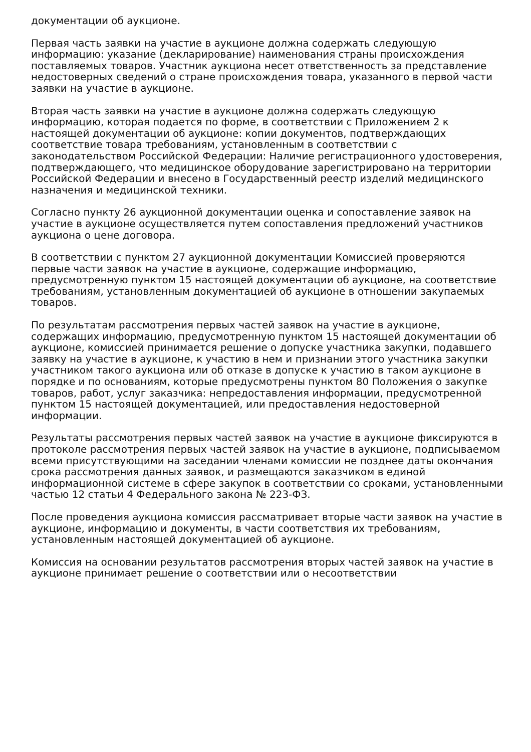документации об аукционе.
Первая часть заявки на участие в аукционе должна содержать следующую информацию: указание (декларирование) наименования страны происхождения поставляемых товаров. Участник аукциона несет ответственность за представление недостоверных сведений о стране происхождения товара, указанного в первой части заявки на участие в аукционе.
Вторая часть заявки на участие в аукционе должна содержать следующую информацию, которая подается по форме, в соответствии с Приложением 2 к настоящей документации об аукционе: копии документов, подтверждающих соответствие товара требованиям, установленным в соответствии с законодательством Российской Федерации: Наличие регистрационного удостоверения, подтверждающего, что медицинское оборудование зарегистрировано на территории Российской Федерации и внесено в Государственный реестр изделий медицинского назначения и медицинской техники.
Согласно пункту 26 аукционной документации оценка и сопоставление заявок на участие в аукционе осуществляется путем сопоставления предложений участников аукциона о цене договора.
В соответствии с пунктом 27 аукционной документации Комиссией проверяются первые части заявок на участие в аукционе, содержащие информацию, предусмотренную пунктом 15 настоящей документации об аукционе, на соответствие требованиям, установленным документацией об аукционе в отношении закупаемых товаров.
По результатам рассмотрения первых частей заявок на участие в аукционе, содержащих информацию, предусмотренную пунктом 15 настоящей документации об аукционе, комиссией принимается решение о допуске участника закупки, подавшего заявку на участие в аукционе, к участию в нем и признании этого участника закупки участником такого аукциона или об отказе в допуске к участию в таком аукционе в порядке и по основаниям, которые предусмотрены пунктом 80 Положения о закупке товаров, работ, услуг заказчика: непредоставления информации, предусмотренной пунктом 15 настоящей документацией, или предоставления недостоверной информации.
Результаты рассмотрения первых частей заявок на участие в аукционе фиксируются в протоколе рассмотрения первых частей заявок на участие в аукционе, подписываемом всеми присутствующими на заседании членами комиссии не позднее даты окончания срока рассмотрения данных заявок, и размещаются заказчиком в единой информационной системе в сфере закупок в соответствии со сроками, установленными частью 12 статьи 4 Федерального закона № 223-ФЗ.
После проведения аукциона комиссия рассматривает вторые части заявок на участие в аукционе, информацию и документы, в части соответствия их требованиям, установленным настоящей документацией об аукционе.
Комиссия на основании результатов рассмотрения вторых частей заявок на участие в аукционе принимает решение о соответствии или о несоответствии